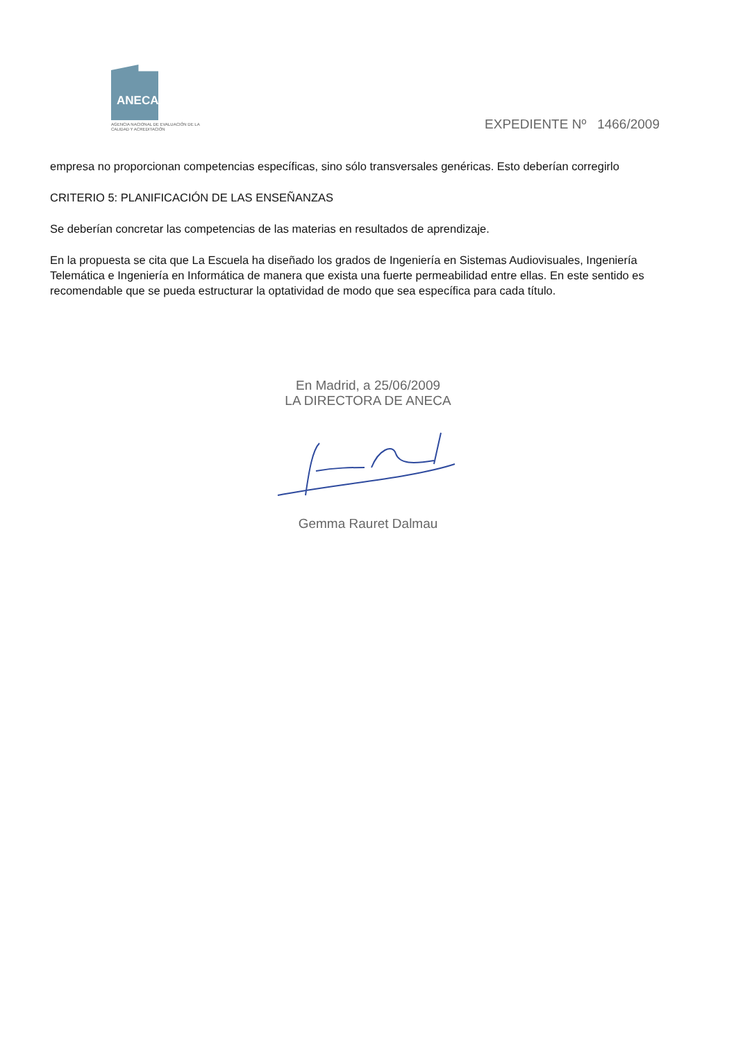ANECA
AGENCIA NACIONAL DE EVALUACIÓN DE LA CALIDAD Y ACREDITACIÓN
EXPEDIENTE Nº 1466/2009
empresa no proporcionan competencias específicas, sino sólo transversales genéricas. Esto deberían corregirlo
CRITERIO 5: PLANIFICACIÓN DE LAS ENSEÑANZAS
Se deberían concretar las competencias de las materias en resultados de aprendizaje.
En la propuesta se cita que La Escuela ha diseñado los grados de Ingeniería en Sistemas Audiovisuales, Ingeniería Telemática e Ingeniería en Informática de manera que exista una fuerte permeabilidad entre ellas. En este sentido es recomendable que se pueda estructurar la optatividad de modo que sea específica para cada título.
En Madrid, a 25/06/2009
LA DIRECTORA DE ANECA
Gemma Rauret Dalmau